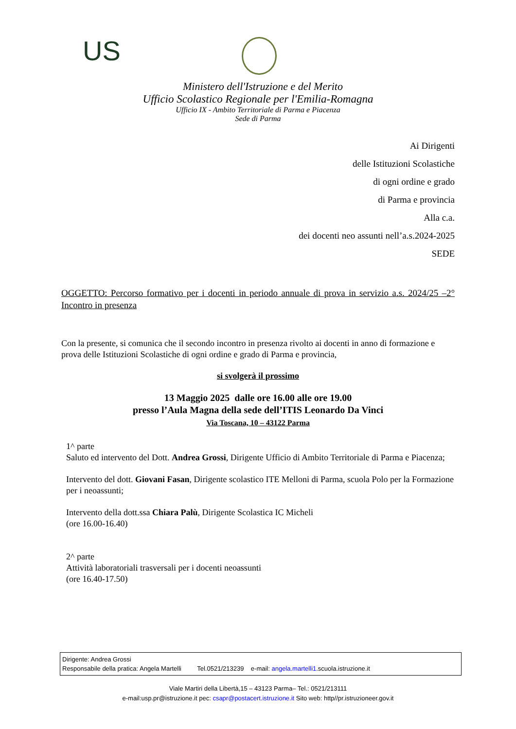US
Ministero dell'Istruzione e del Merito
Ufficio Scolastico Regionale per l'Emilia-Romagna
Ufficio IX - Ambito Territoriale di Parma e Piacenza
Sede di Parma
Ai Dirigenti
delle Istituzioni Scolastiche
di ogni ordine e grado
di Parma e provincia
Alla c.a.
dei docenti neo assunti nell’a.s.2024-2025
SEDE
OGGETTO: Percorso formativo per i docenti in periodo annuale di prova in servizio a.s. 2024/25 –2° Incontro in presenza
Con la presente, si comunica che il secondo incontro in presenza rivolto ai docenti in anno di formazione e prova delle Istituzioni Scolastiche di ogni ordine e grado di Parma e provincia,
si svolgerà il prossimo
13 Maggio 2025 dalle ore 16.00 alle ore 19.00
presso l’Aula Magna della sede dell’ITIS Leonardo Da Vinci
Via Toscana, 10 – 43122 Parma
1^ parte
Saluto ed intervento del Dott. Andrea Grossi, Dirigente Ufficio di Ambito Territoriale di Parma e Piacenza;
Intervento del dott. Giovani Fasan, Dirigente scolastico ITE Melloni di Parma, scuola Polo per la Formazione per i neoassunti;
Intervento della dott.ssa Chiara Palù, Dirigente Scolastica IC Micheli
(ore 16.00-16.40)
2^ parte
Attività laboratoriali trasversali per i docenti neoassunti
(ore 16.40-17.50)
Dirigente: Andrea Grossi
Responsabile della pratica: Angela Martelli Tel.0521/213239 e-mail: angela.martelli1.scuola.istruzione.it
Viale Martiri della Libertà,15 – 43123 Parma– Tel.: 0521/213111
e-mail:usp.pr@istruzione.it pec: csapr@postacert.istruzione.it Sito web: http//pr.istruzioneer.gov.it